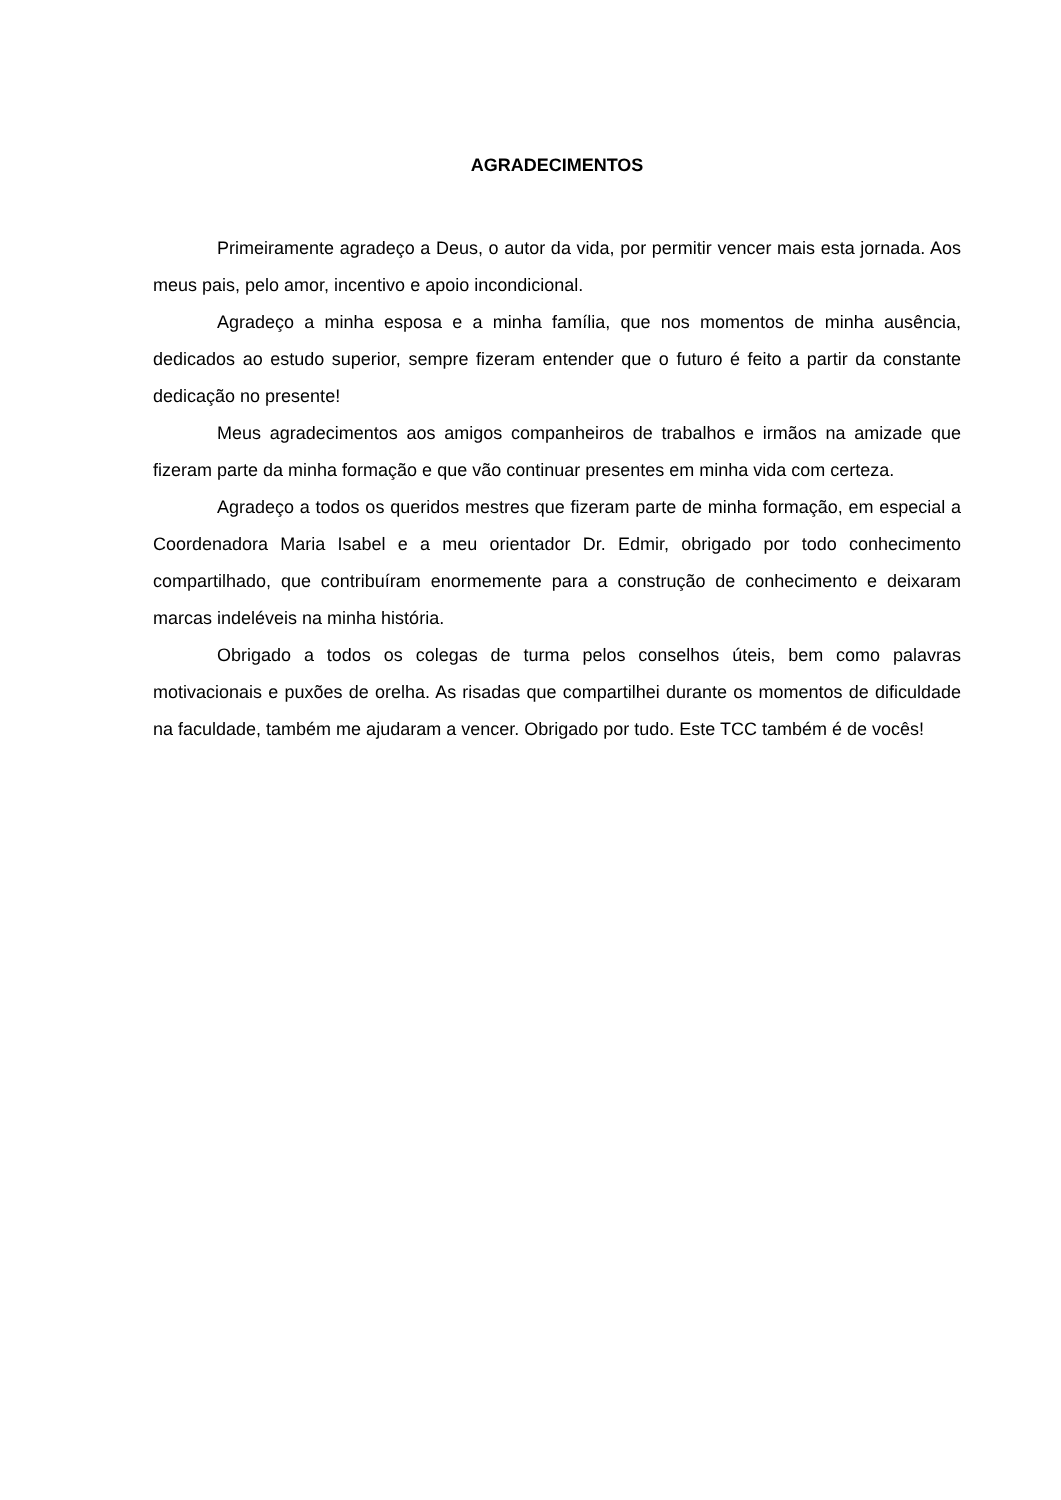AGRADECIMENTOS
Primeiramente agradeço a Deus, o autor da vida, por permitir vencer mais esta jornada. Aos meus pais, pelo amor, incentivo e apoio incondicional.
Agradeço a minha esposa e a minha família, que nos momentos de minha ausência, dedicados ao estudo superior, sempre fizeram entender que o futuro é feito a partir da constante dedicação no presente!
Meus agradecimentos aos amigos companheiros de trabalhos e irmãos na amizade que fizeram parte da minha formação e que vão continuar presentes em minha vida com certeza.
Agradeço a todos os queridos mestres que fizeram parte de minha formação, em especial a Coordenadora Maria Isabel e a meu orientador Dr. Edmir, obrigado por todo conhecimento compartilhado, que contribuíram enormemente para a construção de conhecimento e deixaram marcas indeléveis na minha história.
Obrigado a todos os colegas de turma pelos conselhos úteis, bem como palavras motivacionais e puxões de orelha. As risadas que compartilhei durante os momentos de dificuldade na faculdade, também me ajudaram a vencer. Obrigado por tudo. Este TCC também é de vocês!